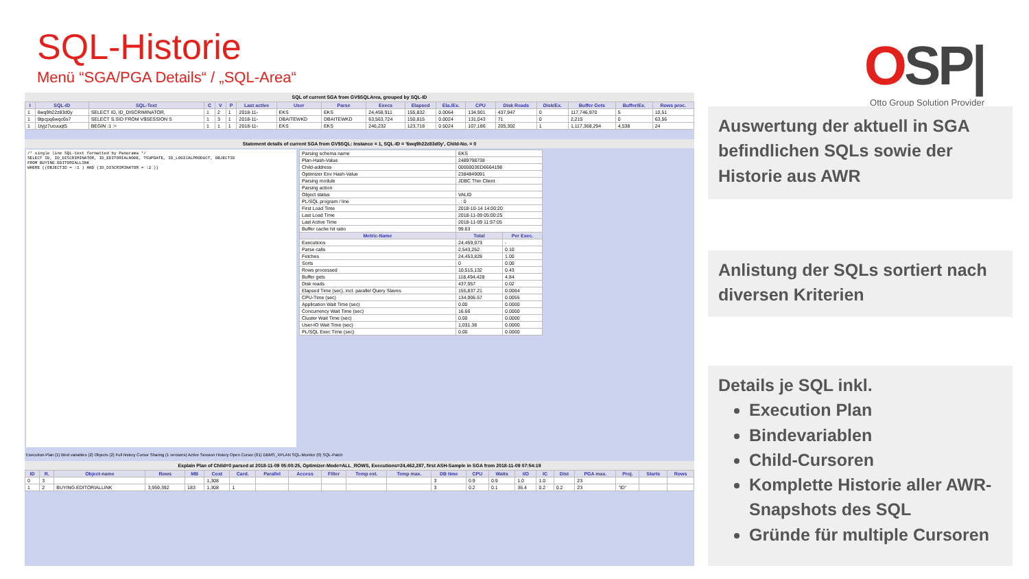SQL-Historie
Menü “SGA/PGA Details“ / „SQL-Area“
OSP|
Otto Group Solution Provider
SQL of current SGA from GV$SQLArea, grouped by SQL-ID
| I | SQL-ID | SQL-Text | C | V | P | Last active | User | Parse | Execs | Elapsed | Ela./Ex. | CPU | Disk Reads | Disk/Ex. | Buffer Gets | Buffer/Ex. | Rows proc. |
| --- | --- | --- | --- | --- | --- | --- | --- | --- | --- | --- | --- | --- | --- | --- | --- | --- | --- |
| 1 | 6wq9h22z83d0y | SELECT ID, ID_DISCRIMINATOR, | 1 | 2 | 1 | 2018-11- | EKS | EKS | 24,458,911 | 155,832 | 0.0064 | 134,901 | 437,947 | 0 | 117,746,970 | 5 | 10,51 |
| 1 | 9tpcpq6wqc6s7 | SELECT S.SID FROM V$SESSION S | 1 | 3 | 1 | 2018-11- | DBAITEWKD | DBAITEWKD | 63,563,724 | 150,815 | 0.0024 | 131,043 | 71 | 0 | 2,215 | 0 | 63,56 |
| 1 | 1tyjz7ucuuqt5 | BEGIN :1 := | 1 | 1 | 1 | 2018-11- | EKS | EKS | 246,232 | 123,718 | 0.5024 | 107,186 | 205,302 | 1 | 1,117,368,294 | 4,538 | 24 |
Statement details of current SGA from GV$SQL: Instance = 1, SQL-ID = '6wq9h22z83d0y', Child-No. = 0
/* single line SQL-text formatted by Panorama */
SELECT ID, ID_DISCRIMINATOR, ID_EDITORIALNODE, TSUPDATE, ID_LOGICALPRODUCT, OBJECTID
FROM BUYING.EDITORIALLINK
WHERE ((OBJECTID = :1 ) AND (ID_DISCRIMINATOR = :2 ))
| Parsing schema name | EKS | |
| Plan-Hash-Value | 2489798738 | |
| Child-address | 0000003ED6664198 | |
| Optimizer Env Hash-Value | 2384849091 | |
| Parsing module | JDBC Thin Client | |
| Parsing action | | |
| Object status | VALID | |
| PL/SQL program / line | . : 0 | |
| First Load Time | 2018-10-14 14:00:20 | |
| Last Load Time | 2018-11-09 05:00:25 | |
| Last Active Time | 2018-11-09 11:57:05 | |
| Buffer cache hit ratio | 99.63 | |
| Metric-Name | Total | Per Exec. |
| Executions | 24,459,973 | - |
| Parse calls | 2,543,252 | 0.10 |
| Fetches | 24,453,828 | 1.00 |
| Sorts | 0 | 0.00 |
| Rows processed | 10,515,132 | 0.43 |
| Buffer gets | 118,494,428 | 4.84 |
| Disk reads | 437,957 | 0.02 |
| Elapsed Time (sec), incl. parallel Query Slaves | 155,837.21 | 0.0064 |
| CPU-Time (sec) | 134,906.57 | 0.0055 |
| Application Wait Time (sec) | 0.00 | 0.0000 |
| Concurrency Wait Time (sec) | 16.66 | 0.0000 |
| Cluster Wait Time (sec) | 0.00 | 0.0000 |
| User-IO Wait Time (sec) | 1,031.38 | 0.0000 |
| PL/SQL Exec Time (sec) | 0.00 | 0.0000 |
Execution-Plan (1) Bind variables (2) Objects (2) Full history Cursor Sharing (1 versions) Active Session History Open Cursor (81) DBMS_XPLAN SQL-Monitor (0) SQL-Patch
Explain Plan of Child=0 parsed at 2018-11-09 05:00:25, Optimizer-Mode=ALL_ROWS, Executions=24,462,287, first ASH-Sample in SGA from 2018-11-09 07:54:19
| ID | R. | Object-name | Rows | MB | Cost | Card. | Parallel | Access | Filter | Temp est. | Temp max. | DB time | CPU | Waits | I/O | IC | Dist | PGA max. | Proj. | Starts | Rows |
| --- | --- | --- | --- | --- | --- | --- | --- | --- | --- | --- | --- | --- | --- | --- | --- | --- | --- | --- | --- | --- | --- |
| 0 | 3 | | | | 1,308 | | | | | | | 3 | 0.9 | 0.9 | 1.0 | 1.0 | | 23 | | | |
| 1 | 2 | BUYING.EDITORIALLINK | 3,959,392 | 183 | 1,308 | 1 | | | | | | 3 | 0.2 | 0.1 | 36.4 | 0.2 | 0.2 | 23 | "ID" | | |
Auswertung der aktuell in SGA befindlichen SQLs sowie der Historie aus AWR
Anlistung der SQLs sortiert nach diversen Kriterien
Details je SQL inkl.
Execution Plan
Bindevariablen
Child-Cursoren
Komplette Historie aller AWR-Snapshots des SQL
Gründe für multiple Cursoren